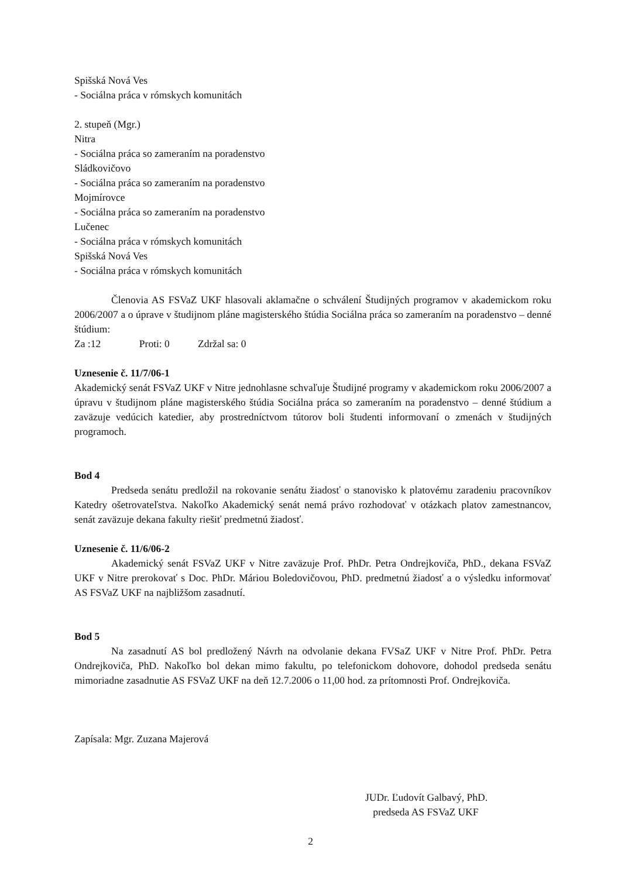Spišská Nová Ves
- Sociálna práca v rómskych komunitách
2. stupeň (Mgr.)
Nitra
- Sociálna práca so zameraním na poradenstvo
Sládkovičovo
- Sociálna práca so zameraním na poradenstvo
Mojmírovce
- Sociálna práca so zameraním na poradenstvo
Lučenec
- Sociálna práca v rómskych komunitách
Spišská Nová Ves
- Sociálna práca v rómskych komunitách
Členovia AS FSVaZ UKF hlasovali aklamačne o schválení Študijných programov v akademickom roku 2006/2007 a o úprave v študijnom pláne magisterského štúdia Sociálna práca so zameraním na poradenstvo – denné štúdium:
Za :12 Proti: 0 Zdržal sa: 0
Uznesenie č. 11/7/06-1
Akademický senát FSVaZ UKF v Nitre jednohlasne schvaľuje Študijné programy v akademickom roku 2006/2007 a úpravu v študijnom pláne magisterského štúdia Sociálna práca so zameraním na poradenstvo – denné štúdium a zaväzuje vedúcich katedier, aby prostredníctvom tútorov boli študenti informovaní o zmenách v študijných programoch.
Bod 4
Predseda senátu predložil na rokovanie senátu žiadosť o stanovisko k platovému zaradeniu pracovníkov Katedry ošetrovateľstva. Nakoľko Akademický senát nemá právo rozhodovať v otázkach platov zamestnancov, senát zaväzuje dekana fakulty riešiť predmetnú žiadosť.
Uznesenie č. 11/6/06-2
Akademický senát FSVaZ UKF v Nitre zaväzuje Prof. PhDr. Petra Ondrejkoviča, PhD., dekana FSVaZ UKF v Nitre prerokovať s Doc. PhDr. Máriou Boledovičovou, PhD. predmetnú žiadosť a o výsledku informovať AS FSVaZ UKF na najbližšom zasadnutí.
Bod 5
Na zasadnutí AS bol predložený Návrh na odvolanie dekana FVSaZ UKF v Nitre Prof. PhDr. Petra Ondrejkoviča, PhD. Nakoľko bol dekan mimo fakultu, po telefonickom dohovore, dohodol predseda senátu mimoriadne zasadnutie AS FSVaZ UKF na deň 12.7.2006 o 11,00 hod. za prítomnosti Prof. Ondrejkoviča.
Zapísala: Mgr. Zuzana Majerová
JUDr. Ľudovít Galbavý, PhD.
predseda AS FSVaZ UKF
2